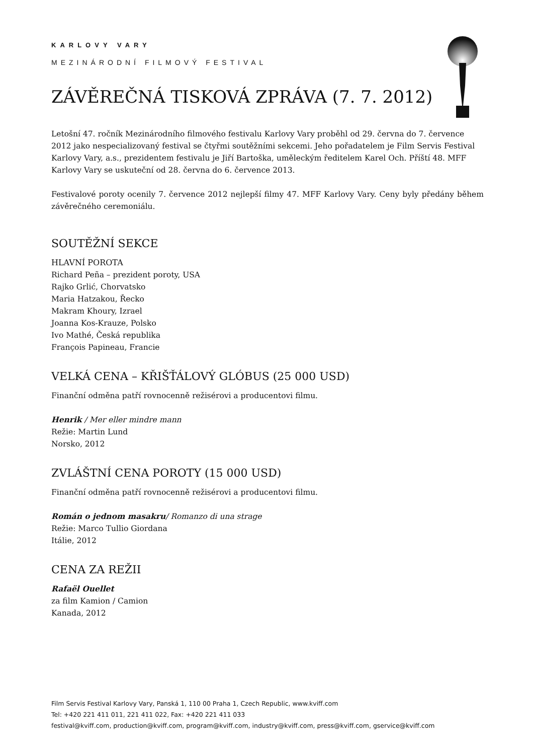KARLOVY VARY
MEZINÁRODNÍ FILMOVÝ FESTIVAL
ZÁVĚREČNÁ TISKOVÁ ZPRÁVA (7. 7. 2012)
Letošní 47. ročník Mezinárodního filmového festivalu Karlovy Vary proběhl od 29. června do 7. července 2012 jako nespecializovaný festival se čtyřmi soutěžními sekcemi. Jeho pořadatelem je Film Servis Festival Karlovy Vary, a.s., prezidentem festivalu je Jiří Bartoška, uměleckým ředitelem Karel Och. Příští 48. MFF Karlovy Vary se uskuteční od 28. června do 6. července 2013.
Festivalové poroty ocenily 7. července 2012 nejlepší filmy 47. MFF Karlovy Vary. Ceny byly předány během závěrečného ceremoniálu.
SOUTĚŽNÍ SEKCE
HLAVNÍ POROTA
Richard Peña – prezident poroty, USA
Rajko Grlić, Chorvatsko
Maria Hatzakou, Řecko
Makram Khoury, Izrael
Joanna Kos-Krauze, Polsko
Ivo Mathé, Česká republika
François Papineau, Francie
VELKÁ CENA – KŘIŠŤÁLOVÝ GLÓBUS (25 000 USD)
Finanční odměna patří rovnocenně režisérovi a producentovi filmu.
Henrik / Mer eller mindre mann
Režie: Martin Lund
Norsko, 2012
ZVLÁŠTNÍ CENA POROTY (15 000 USD)
Finanční odměna patří rovnocenně režisérovi a producentovi filmu.
Román o jednom masakru/ Romanzo di una strage
Režie: Marco Tullio Giordana
Itálie, 2012
CENA ZA REŽII
Rafaël Ouellet
za film Kamion / Camion
Kanada, 2012
Film Servis Festival Karlovy Vary, Panská 1, 110 00 Praha 1, Czech Republic, www.kviff.com
Tel: +420 221 411 011, 221 411 022, Fax: +420 221 411 033
festival@kviff.com, production@kviff.com, program@kviff.com, industry@kviff.com, press@kviff.com, gservice@kviff.com